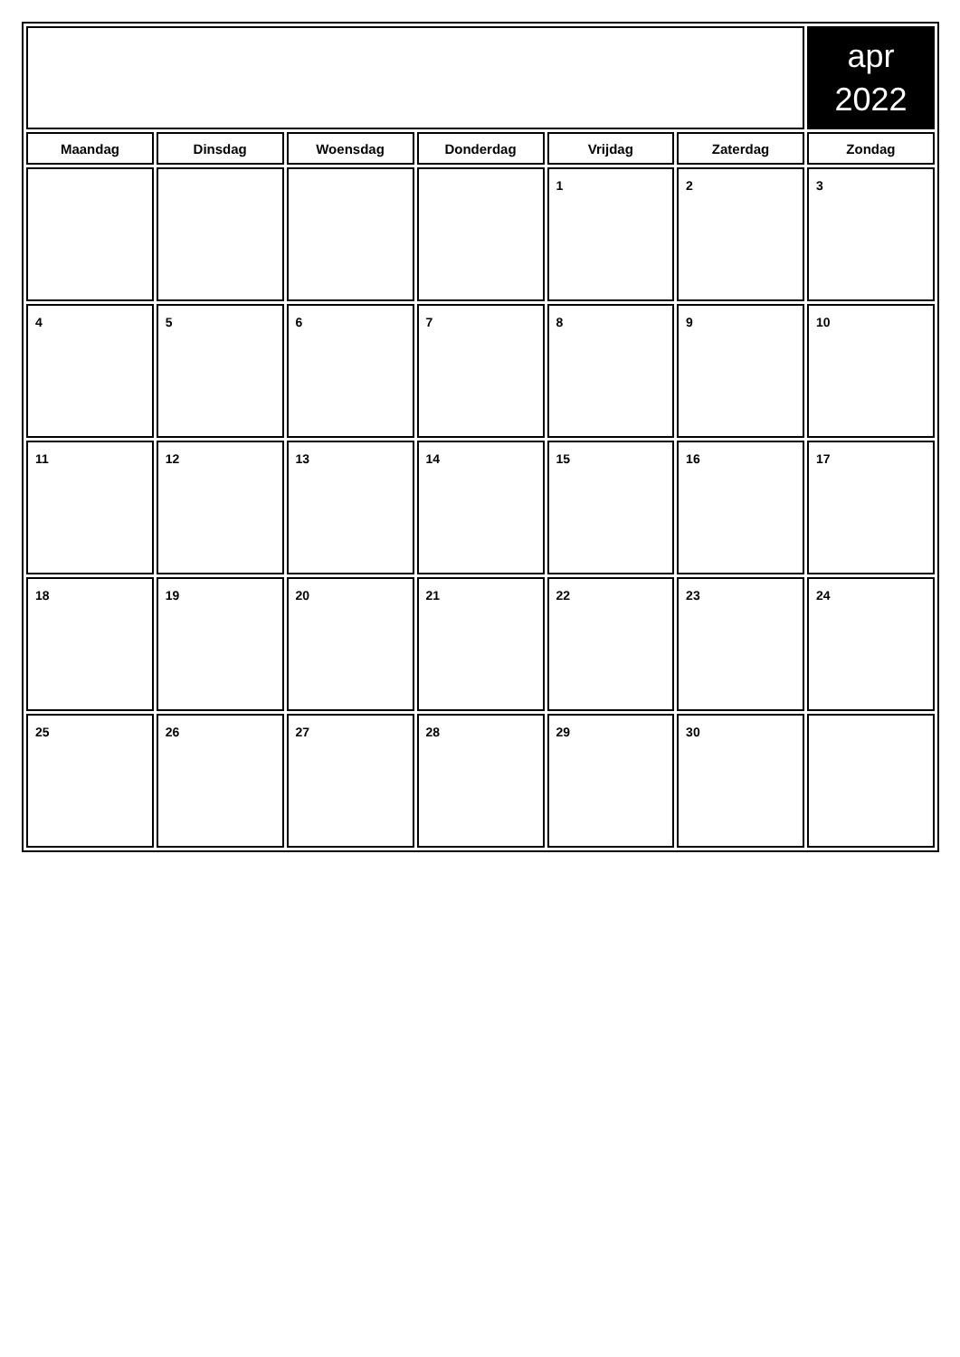| | | | | | | apr 2022 |
| Maandag | Dinsdag | Woensdag | Donderdag | Vrijdag | Zaterdag | Zondag |
| | | | | 1 | 2 | 3 |
| 4 | 5 | 6 | 7 | 8 | 9 | 10 |
| 11 | 12 | 13 | 14 | 15 | 16 | 17 |
| 18 | 19 | 20 | 21 | 22 | 23 | 24 |
| 25 | 26 | 27 | 28 | 29 | 30 | |